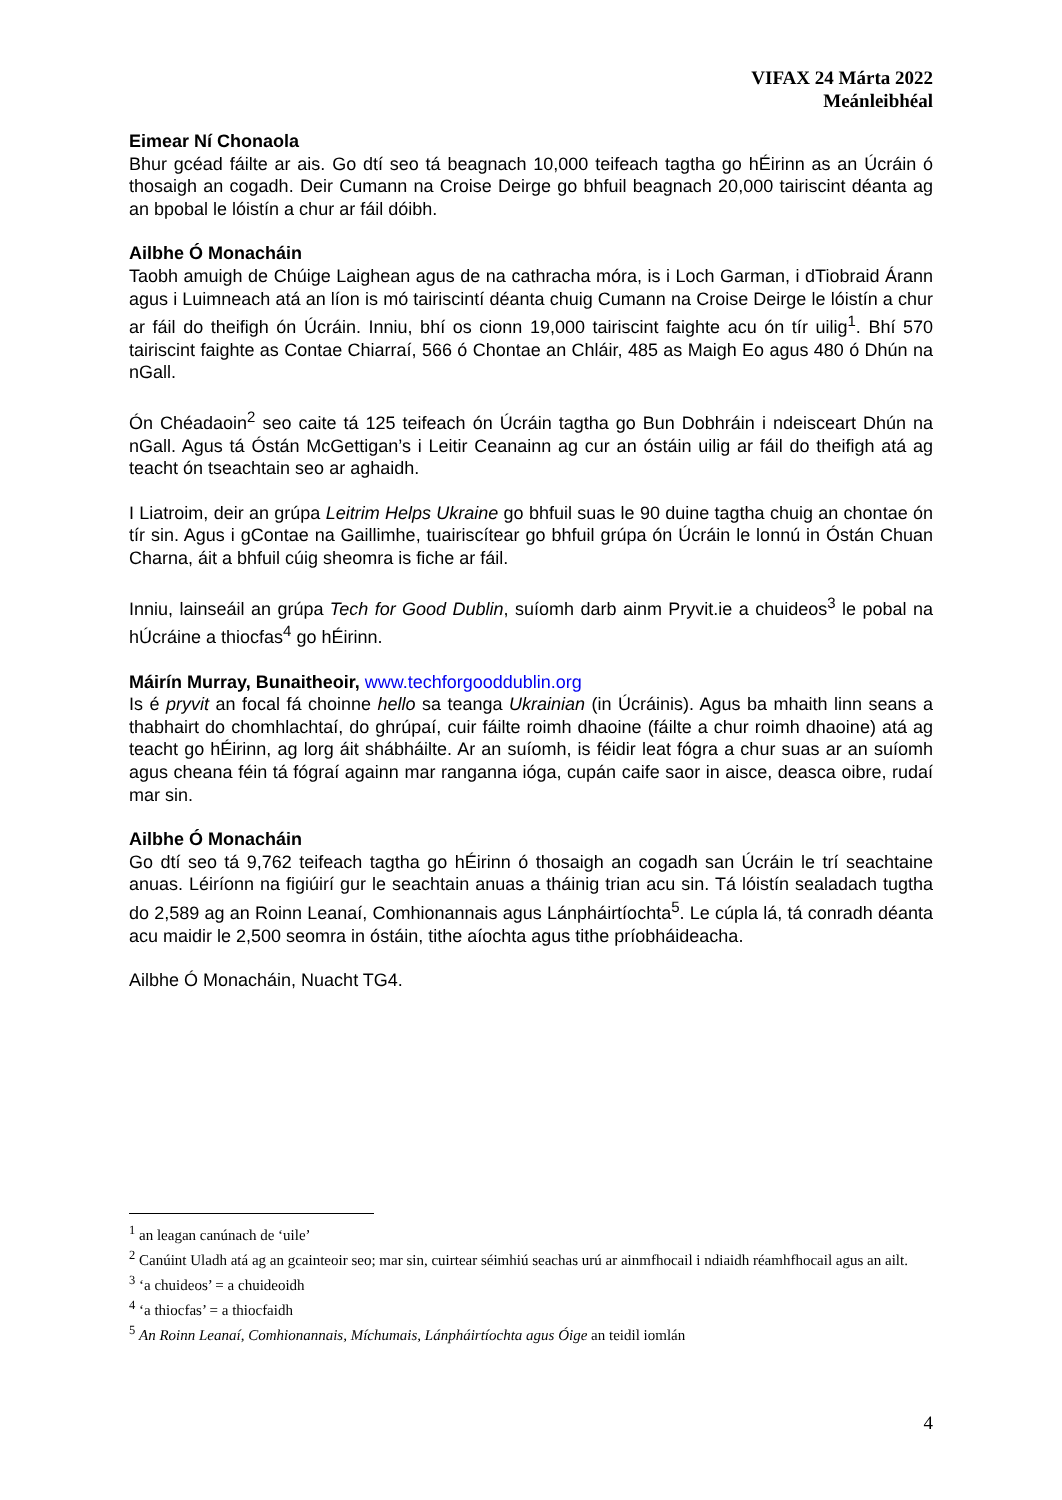VIFAX 24 Márta 2022
Meánleibhéal
Eimear Ní Chonaola
Bhur gcéad fáilte ar ais. Go dtí seo tá beagnach 10,000 teifeach tagtha go hÉirinn as an Úcráin ó thosaigh an cogadh. Deir Cumann na Croise Deirge go bhfuil beagnach 20,000 tairiscint déanta ag an bpobal le lóistín a chur ar fáil dóibh.
Ailbhe Ó Monacháin
Taobh amuigh de Chúige Laighean agus de na cathracha móra, is i Loch Garman, i dTiobraid Árann agus i Luimneach atá an líon is mó tairiscintí déanta chuig Cumann na Croise Deirge le lóistín a chur ar fáil do theifigh ón Úcráin. Inniu, bhí os cionn 19,000 tairiscint faighte acu ón tír uilig<sup>1</sup>. Bhí 570 tairiscint faighte as Contae Chiarraí, 566 ó Chontae an Chláir, 485 as Maigh Eo agus 480 ó Dhún na nGall.
Ón Chéadaoin<sup>2</sup> seo caite tá 125 teifeach ón Úcráin tagtha go Bun Dobhráin i ndeisceart Dhún na nGall. Agus tá Óstán McGettigan’s i Leitir Ceanainn ag cur an óstáin uilig ar fáil do theifigh atá ag teacht ón tseachtain seo ar aghaidh.
I Liatroim, deir an grúpa Leitrim Helps Ukraine go bhfuil suas le 90 duine tagtha chuig an chontae ón tír sin. Agus i gContae na Gaillimhe, tuairiscítear go bhfuil grúpa ón Úcráin le lonnú in Óstán Chuan Charna, áit a bhfuil cúig sheomra is fiche ar fáil.
Inniu, lainseáil an grúpa Tech for Good Dublin, suíomh darb ainm Pryvit.ie a chuideos<sup>3</sup> le pobal na hÚcráine a thiocfas<sup>4</sup> go hÉirinn.
Máirín Murray, Bunaitheoir, www.techforgooddublin.org
Is é pryvit an focal fá choinne hello sa teanga Ukrainian (in Úcráinis). Agus ba mhaith linn seans a thabhairt do chomhlachtaí, do ghrúpaí, cuir fáilte roimh dhaoine (fáilte a chur roimh dhaoine) atá ag teacht go hÉirinn, ag lorg áit shábháilte. Ar an suíomh, is féidir leat fógra a chur suas ar an suíomh agus cheana féin tá fógraí againn mar ranganna ióga, cupán caife saor in aisce, deasca oibre, rudaí mar sin.
Ailbhe Ó Monacháin
Go dtí seo tá 9,762 teifeach tagtha go hÉirinn ó thosaigh an cogadh san Úcráin le trí seachtaine anuas. Léiríonn na figiúirí gur le seachtain anuas a tháinig trian acu sin. Tá lóistín sealadach tugtha do 2,589 ag an Roinn Leanaí, Comhionannais agus Lánpháirtíochta<sup>5</sup>. Le cúpla lá, tá conradh déanta acu maidir le 2,500 seomra in óstáin, tithe aíochta agus tithe príobháideacha.
Ailbhe Ó Monacháin, Nuacht TG4.
<sup>1</sup> an leagan canúnach de ‘uile’
<sup>2</sup> Canúint Uladh atá ag an gcainteoir seo; mar sin, cuirtear séimhiú seachas urú ar ainmfhocail i ndiaidh réamhfhocail agus an ailt.
<sup>3</sup> ‘a chuideos’ = a chuideoidh
<sup>4</sup> ‘a thiocfas’ = a thiocfaidh
<sup>5</sup> An Roinn Leanaí, Comhionannais, Míchumais, Lánpháirtíochta agus Óige an teidil iomlán
4